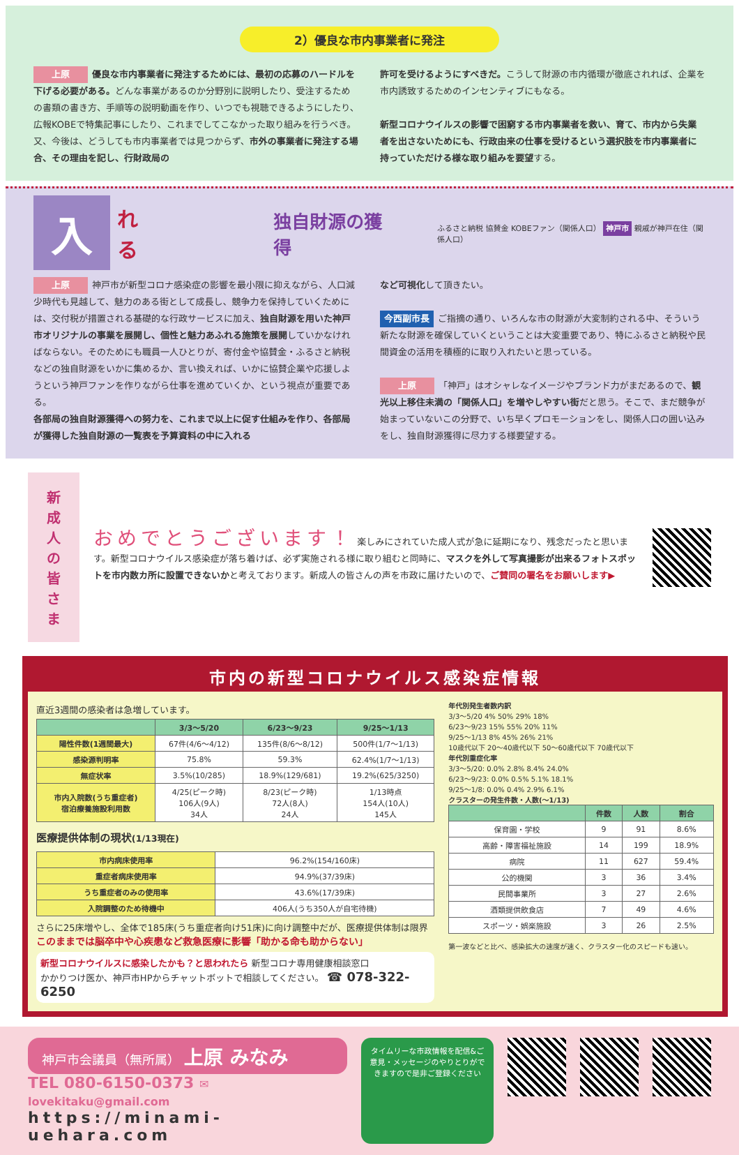2）優良な市内事業者に発注
上原 優良な市内事業者に発注するためには、最初の応募のハードルを下げる必要がある。どんな事業があるのか分野別に説明したり、受注するための書類の書き方、手順等の説明動画を作り、いつでも視聴できるようにしたり、広報KOBEで特集記事にしたり、これまでしてこなかった取り組みを行うべき。又、今後は、どうしても市内事業者では見つからず、市外の事業者に発注する場合、その理由を記し、行財政局の
許可を受けるようにすべきだ。こうして財源の市内循環が徹底されれば、企業を市内誘致するためのインセンティブにもなる。
新型コロナウイルスの影響で困窮する市内事業者を救い、育て、市内から失業者を出さないためにも、行政由来の仕事を受けるという選択肢を市内事業者に持っていただける様な取り組みを要望する。
入れる 独自財源の獲得 ふるさと納税 協賛金 KOBEファン（関係人口） 神戸市 親戚が神戸在住（関係人口）
上原 神戸市が新型コロナ感染症の影響を最小限に抑えながら、人口減少時代も見越して、魅力のある街として成長し、競争力を保持していくためには、交付税が措置される基礎的な行政サービスに加え、独自財源を用いた神戸市オリジナルの事業を展開し、個性と魅力あふれる施策を展開していかなければならない。そのためにも職員一人ひとりが、寄付金や協賛金・ふるさと納税などの独自財源をいかに集めるか、言い換えれば、いかに協賛企業や応援しようという神戸ファンを作りながら仕事を進めていくか、という視点が重要である。
各部局の独自財源獲得への努力を、これまで以上に促す仕組みを作り、各部局が獲得した独自財源の一覧表を予算資料の中に入れる
など可視化して頂きたい。
今西副市長 ご指摘の通り、いろんな市の財源が大変制約される中、そういう新たな財源を確保していくということは大変重要であり、特にふるさと納税や民間資金の活用を積極的に取り入れたいと思っている。
上原 「神戸」はオシャレなイメージやブランド力がまだあるので、観光以上移住未満の「関係人口」を増やしやすい街だと思う。そこで、まだ競争が始まっていないこの分野で、いち早くプロモーションをし、関係人口の囲い込みをし、独自財源獲得に尽力する様要望する。
新成人の
皆さま
おめでとうございます！ 楽しみにされていた成人式が急に延期になり、残念だったと思います。新型コロナウイルス感染症が落ち着けば、必ず実施される様に取り組むと同時に、マスクを外して写真撮影が出来るフォトスポットを市内数カ所に設置できないかと考えております。新成人の皆さんの声を市政に届けたいので、ご賛同の署名をお願いします▶
市内の新型コロナウイルス感染症情報
直近3週間の感染者は急増しています。
| | 3/3〜5/20 | 6/23〜9/23 | 9/25〜1/13 |
| --- | --- | --- | --- |
| 陽性件数(1週間最大) | 67件(4/6〜4/12) | 135件(8/6〜8/12) | 500件(1/7〜1/13) |
| 感染源判明率 | 75.8% | 59.3% | 62.4%(1/7〜1/13) |
| 無症状率 | 3.5%(10/285) | 18.9%(129/681) | 19.2%(625/3250) |
| 市内入院数(うち重症者) 宿泊療養施設利用数 | 4/25(ピーク時) 106人(9人) 34人 | 8/23(ピーク時) 72人(8人) 24人 | 1/13時点 154人(10人) 145人 |
医療提供体制の現状(1/13現在)
| 市内病床使用率 | 96.2%(154/160床) |
| 重症者病床使用率 | 94.9%(37/39床) |
| うち重症者のみの使用率 | 43.6%(17/39床) |
| 入院調整のため待機中 | 406人(うち350人が自宅待機) |
さらに25床増やし、全体で185床(うち重症者向け51床)に向け調整中だが、医療提供体制は限界
このままでは脳卒中や心疾患など救急医療に影響「助かる命も助からない」
新型コロナウイルスに感染したかも？と思われたら 新型コロナ専用健康相談窓口
かかりつけ医か、神戸市HPからチャットボットで相談してください。 ☎ 078-322-6250
年代別発生者数内訳
3/3〜5/20 4% 50% 29% 18%
6/23〜9/23 15% 55% 20% 11%
9/25〜1/13 8% 45% 26% 21%
10歳代以下 20〜40歳代以下 50〜60歳代以下 70歳代以下
年代別重症化率
3/3〜5/20: 0.0% 2.8% 8.4% 24.0%
6/23〜9/23: 0.0% 0.5% 5.1% 18.1%
9/25〜1/8: 0.0% 0.4% 2.9% 6.1%
クラスターの発生件数・人数(〜1/13)
| | 件数 | 人数 | 割合 |
| --- | --- | --- | --- |
| 保育園・学校 | 9 | 91 | 8.6% |
| 高齢・障害福祉施設 | 14 | 199 | 18.9% |
| 病院 | 11 | 627 | 59.4% |
| 公的機関 | 3 | 36 | 3.4% |
| 民間事業所 | 3 | 27 | 2.6% |
| 酒類提供飲食店 | 7 | 49 | 4.6% |
| スポーツ・娯楽施設 | 3 | 26 | 2.5% |
第一波などと比べ、感染拡大の速度が速く、クラスター化のスピードも速い。
神戸市会議員（無所属） 上原 みなみ
TEL 080-6150-0373 ✉ lovekitaku@gmail.com
https://minami-uehara.com
タイムリーな市政情報を配信&ご意見・メッセージのやりとりができますので是非ご登録ください